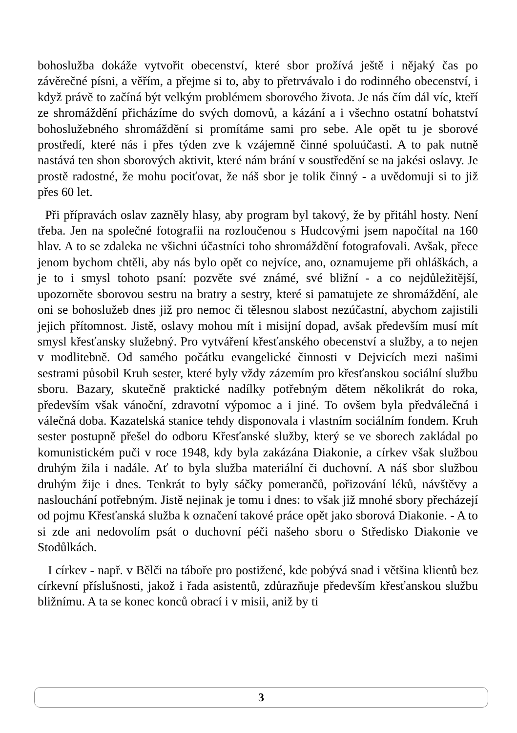bohoslužba dokáže vytvořit obecenství, které sbor prožívá ještě i nějaký čas po závěrečné písni, a věřím, a přejme si to, aby to přetrvávalo i do rodinného obecenství, i když právě to začíná být velkým problémem sborového života. Je nás čím dál víc, kteří ze shromáždění přicházíme do svých domovů, a kázání a i všechno ostatní bohatství bohoslužebného shromáždění si promítáme sami pro sebe. Ale opět tu je sborové prostředí, které nás i přes týden zve k vzájemně činné spoluúčasti. A to pak nutně nastává ten shon sborových aktivit, které nám brání v soustředění se na jakési oslavy. Je prostě radostné, že mohu pociťovat, že náš sbor je tolik činný - a uvědomuji si to již přes 60 let.
Při přípravách oslav zazněly hlasy, aby program byl takový, že by přitáhl hosty. Není třeba. Jen na společné fotografii na rozloučenou s Hudcovými jsem napočítal na 160 hlav. A to se zdaleka ne všichni účastníci toho shromáždění fotografovali. Avšak, přece jenom bychom chtěli, aby nás bylo opět co nejvíce, ano, oznamujeme při ohláškách, a je to i smysl tohoto psaní: pozvěte své známé, své bližní - a co nejdůležitější, upozorněte sborovou sestru na bratry a sestry, které si pamatujete ze shromáždění, ale oni se bohoslužeb dnes již pro nemoc či tělesnou slabost nezúčastní, abychom zajistili jejich přítomnost. Jistě, oslavy mohou mít i misijní dopad, avšak především musí mít smysl křesťansky služebný. Pro vytváření křesťanského obecenství a služby, a to nejen v modlitebně. Od samého počátku evangelické činnosti v Dejvicích mezi našimi sestrami působil Kruh sester, které byly vždy zázemím pro křesťanskou sociální službu sboru. Bazary, skutečně praktické nadílky potřebným dětem několikrát do roka, především však vánoční, zdravotní výpomoc a i jiné. To ovšem byla předválečná i válečná doba. Kazatelská stanice tehdy disponovala i vlastním sociálním fondem. Kruh sester postupně přešel do odboru Křesťanské služby, který se ve sborech zakládal po komunistickém puči v roce 1948, kdy byla zakázána Diakonie, a církev však službou druhým žila i nadále. Ať to byla služba materiální či duchovní. A náš sbor službou druhým žije i dnes. Tenkrát to byly sáčky pomerančů, pořizování léků, návštěvy a naslouchání potřebným. Jistě nejinak je tomu i dnes: to však již mnohé sbory přecházejí od pojmu Křesťanská služba k označení takové práce opět jako sborová Diakonie. - A to si zde ani nedovolím psát o duchovní péči našeho sboru o Středisko Diakonie ve Stodůlkách.
I církev - např. v Bělči na táboře pro postižené, kde pobývá snad i většina klientů bez církevní příslušnosti, jakož i řada asistentů, zdůrazňuje především křesťanskou službu bližnímu. A ta se konec konců obrací i v misii, aniž by ti
3